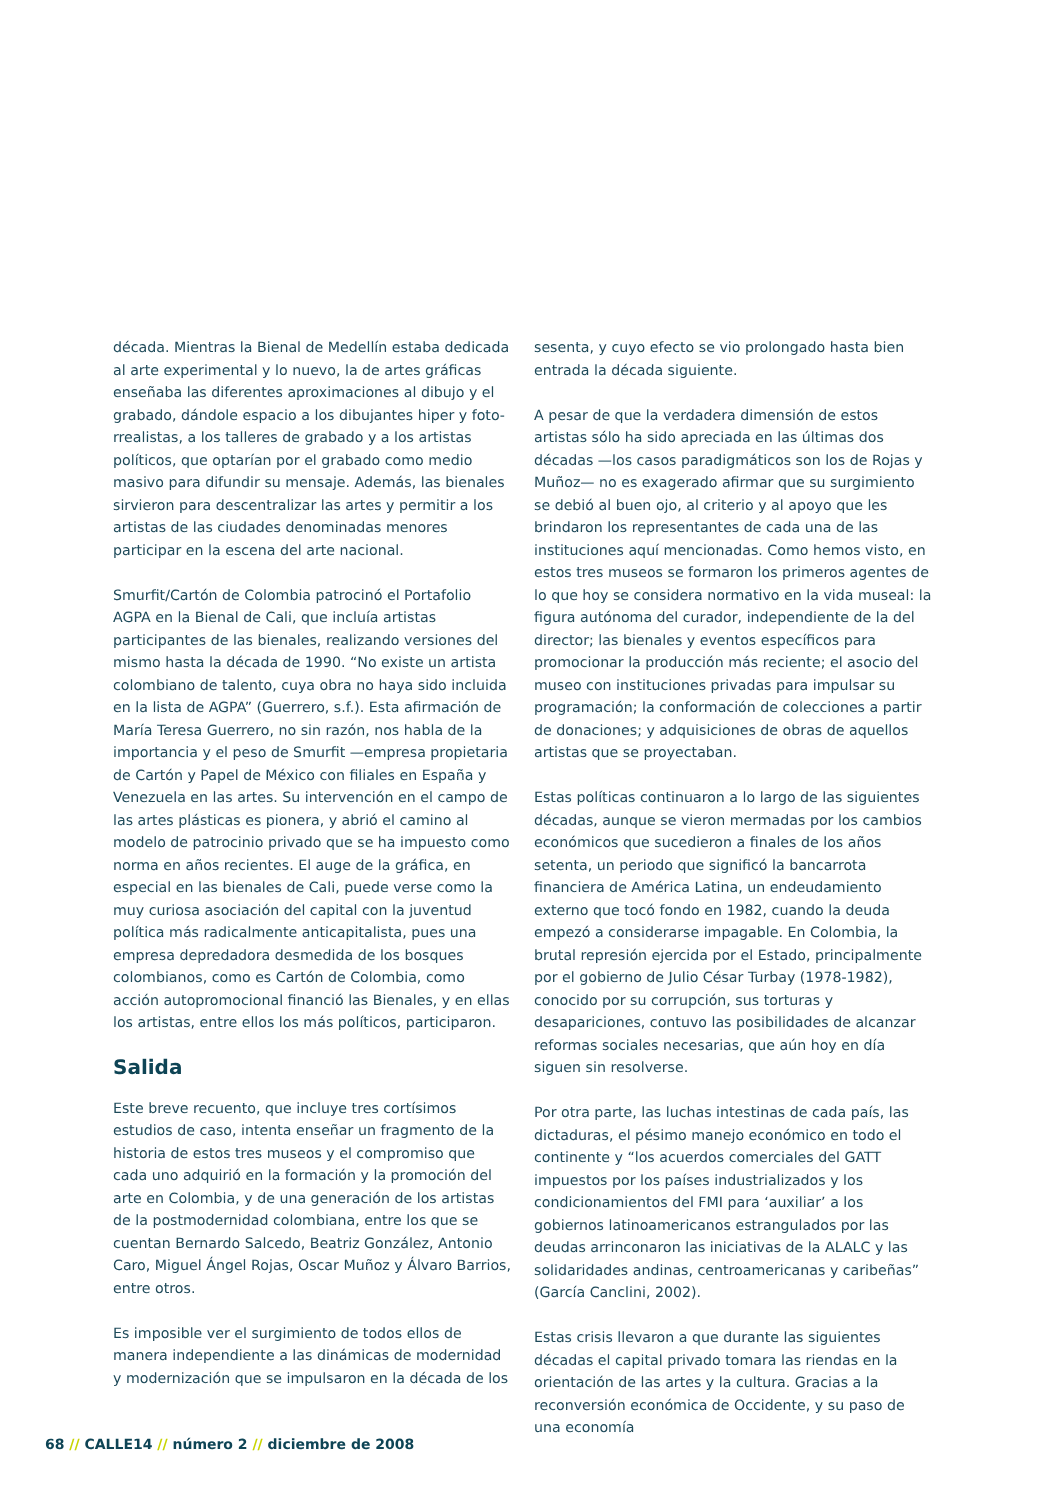década. Mientras la Bienal de Medellín estaba dedicada al arte experimental y lo nuevo, la de artes gráficas enseñaba las diferentes aproximaciones al dibujo y el grabado, dándole espacio a los dibujantes hiper y foto-rrealistas, a los talleres de grabado y a los artistas políticos, que optarían por el grabado como medio masivo para difundir su mensaje. Además, las bienales sirvieron para descentralizar las artes y permitir a los artistas de las ciudades denominadas menores participar en la escena del arte nacional.
Smurfit/Cartón de Colombia patrocinó el Portafolio AGPA en la Bienal de Cali, que incluía artistas participantes de las bienales, realizando versiones del mismo hasta la década de 1990. “No existe un artista colombiano de talento, cuya obra no haya sido incluida en la lista de AGPA” (Guerrero, s.f.). Esta afirmación de María Teresa Guerrero, no sin razón, nos habla de la importancia y el peso de Smurfit —empresa propietaria de Cartón y Papel de México con filiales en España y Venezuela en las artes. Su intervención en el campo de las artes plásticas es pionera, y abrió el camino al modelo de patrocinio privado que se ha impuesto como norma en años recientes. El auge de la gráfica, en especial en las bienales de Cali, puede verse como la muy curiosa asociación del capital con la juventud política más radicalmente anticapitalista, pues una empresa depredadora desmedida de los bosques colombianos, como es Cartón de Colombia, como acción autopromocional financió las Bienales, y en ellas los artistas, entre ellos los más políticos, participaron.
Salida
Este breve recuento, que incluye tres cortísimos estudios de caso, intenta enseñar un fragmento de la historia de estos tres museos y el compromiso que cada uno adquirió en la formación y la promoción del arte en Colombia, y de una generación de los artistas de la postmodernidad colombiana, entre los que se cuentan Bernardo Salcedo, Beatriz González, Antonio Caro, Miguel Ángel Rojas, Oscar Muñoz y Álvaro Barrios, entre otros.
Es imposible ver el surgimiento de todos ellos de manera independiente a las dinámicas de modernidad y modernización que se impulsaron en la década de los
sesenta, y cuyo efecto se vio prolongado hasta bien entrada la década siguiente.
A pesar de que la verdadera dimensión de estos artistas sólo ha sido apreciada en las últimas dos décadas —los casos paradigmáticos son los de Rojas y Muñoz— no es exagerado afirmar que su surgimiento se debió al buen ojo, al criterio y al apoyo que les brindaron los representantes de cada una de las instituciones aquí mencionadas. Como hemos visto, en estos tres museos se formaron los primeros agentes de lo que hoy se considera normativo en la vida museal: la figura autónoma del curador, independiente de la del director; las bienales y eventos específicos para promocionar la producción más reciente; el asocio del museo con instituciones privadas para impulsar su programación; la conformación de colecciones a partir de donaciones; y adquisiciones de obras de aquellos artistas que se proyectaban.
Estas políticas continuaron a lo largo de las siguientes décadas, aunque se vieron mermadas por los cambios económicos que sucedieron a finales de los años setenta, un periodo que significó la bancarrota financiera de América Latina, un endeudamiento externo que tocó fondo en 1982, cuando la deuda empezó a considerarse impagable. En Colombia, la brutal represión ejercida por el Estado, principalmente por el gobierno de Julio César Turbay (1978-1982), conocido por su corrupción, sus torturas y desapariciones, contuvo las posibilidades de alcanzar reformas sociales necesarias, que aún hoy en día siguen sin resolverse.
Por otra parte, las luchas intestinas de cada país, las dictaduras, el pésimo manejo económico en todo el continente y “los acuerdos comerciales del GATT impuestos por los países industrializados y los condicionamientos del FMI para ‘auxiliar’ a los gobiernos latinoamericanos estrangulados por las deudas arrinconaron las iniciativas de la ALALC y las solidaridades andinas, centroamericanas y caribeñas” (García Canclini, 2002).
Estas crisis llevaron a que durante las siguientes décadas el capital privado tomara las riendas en la orientación de las artes y la cultura. Gracias a la reconversión económica de Occidente, y su paso de una economía
68 // CALLE14 // número 2 // diciembre de 2008